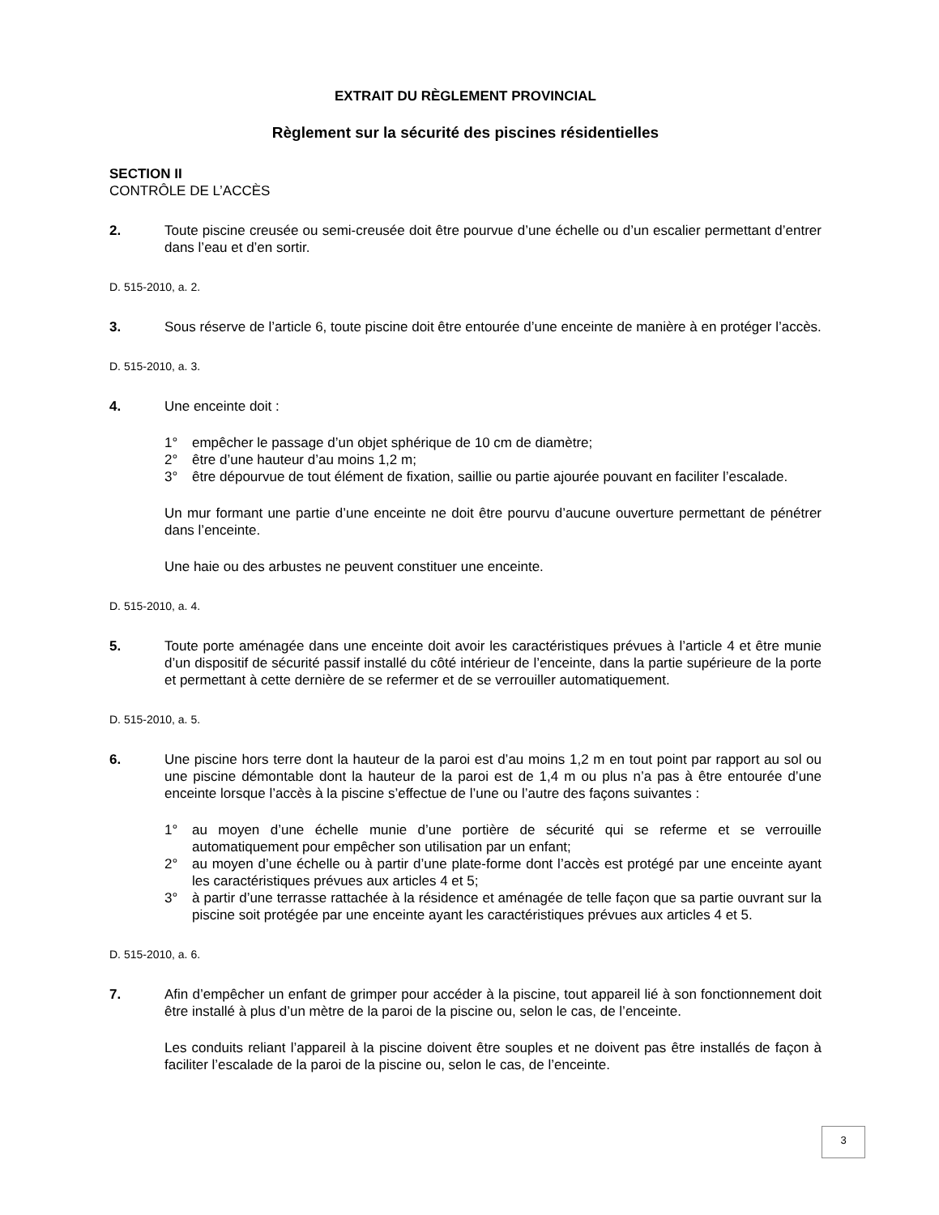EXTRAIT DU RÈGLEMENT PROVINCIAL
Règlement sur la sécurité des piscines résidentielles
SECTION II
CONTRÔLE DE L’ACCÈS
2. Toute piscine creusée ou semi-creusée doit être pourvue d’une échelle ou d’un escalier permettant d’entrer dans l’eau et d’en sortir.
D. 515-2010, a. 2.
3. Sous réserve de l’article 6, toute piscine doit être entourée d’une enceinte de manière à en protéger l’accès.
D. 515-2010, a. 3.
4. Une enceinte doit :
1° empêcher le passage d’un objet sphérique de 10 cm de diamètre;
2° être d’une hauteur d’au moins 1,2 m;
3° être dépourvue de tout élément de fixation, saillie ou partie ajourée pouvant en faciliter l’escalade.
Un mur formant une partie d’une enceinte ne doit être pourvu d’aucune ouverture permettant de pénétrer dans l’enceinte.
Une haie ou des arbustes ne peuvent constituer une enceinte.
D. 515-2010, a. 4.
5. Toute porte aménagée dans une enceinte doit avoir les caractéristiques prévues à l’article 4 et être munie d’un dispositif de sécurité passif installé du côté intérieur de l’enceinte, dans la partie supérieure de la porte et permettant à cette dernière de se refermer et de se verrouiller automatiquement.
D. 515-2010, a. 5.
6. Une piscine hors terre dont la hauteur de la paroi est d’au moins 1,2 m en tout point par rapport au sol ou une piscine démontable dont la hauteur de la paroi est de 1,4 m ou plus n’a pas à être entourée d’une enceinte lorsque l’accès à la piscine s’effectue de l’une ou l’autre des façons suivantes :
1° au moyen d’une échelle munie d’une portière de sécurité qui se referme et se verrouille automatiquement pour empêcher son utilisation par un enfant;
2° au moyen d’une échelle ou à partir d’une plate-forme dont l’accès est protégé par une enceinte ayant les caractéristiques prévues aux articles 4 et 5;
3° à partir d’une terrasse rattachée à la résidence et aménagée de telle façon que sa partie ouvrant sur la piscine soit protégée par une enceinte ayant les caractéristiques prévues aux articles 4 et 5.
D. 515-2010, a. 6.
7. Afin d’empêcher un enfant de grimper pour accéder à la piscine, tout appareil lié à son fonctionnement doit être installé à plus d’un mètre de la paroi de la piscine ou, selon le cas, de l’enceinte.
Les conduits reliant l’appareil à la piscine doivent être souples et ne doivent pas être installés de façon à faciliter l’escalade de la paroi de la piscine ou, selon le cas, de l’enceinte.
3